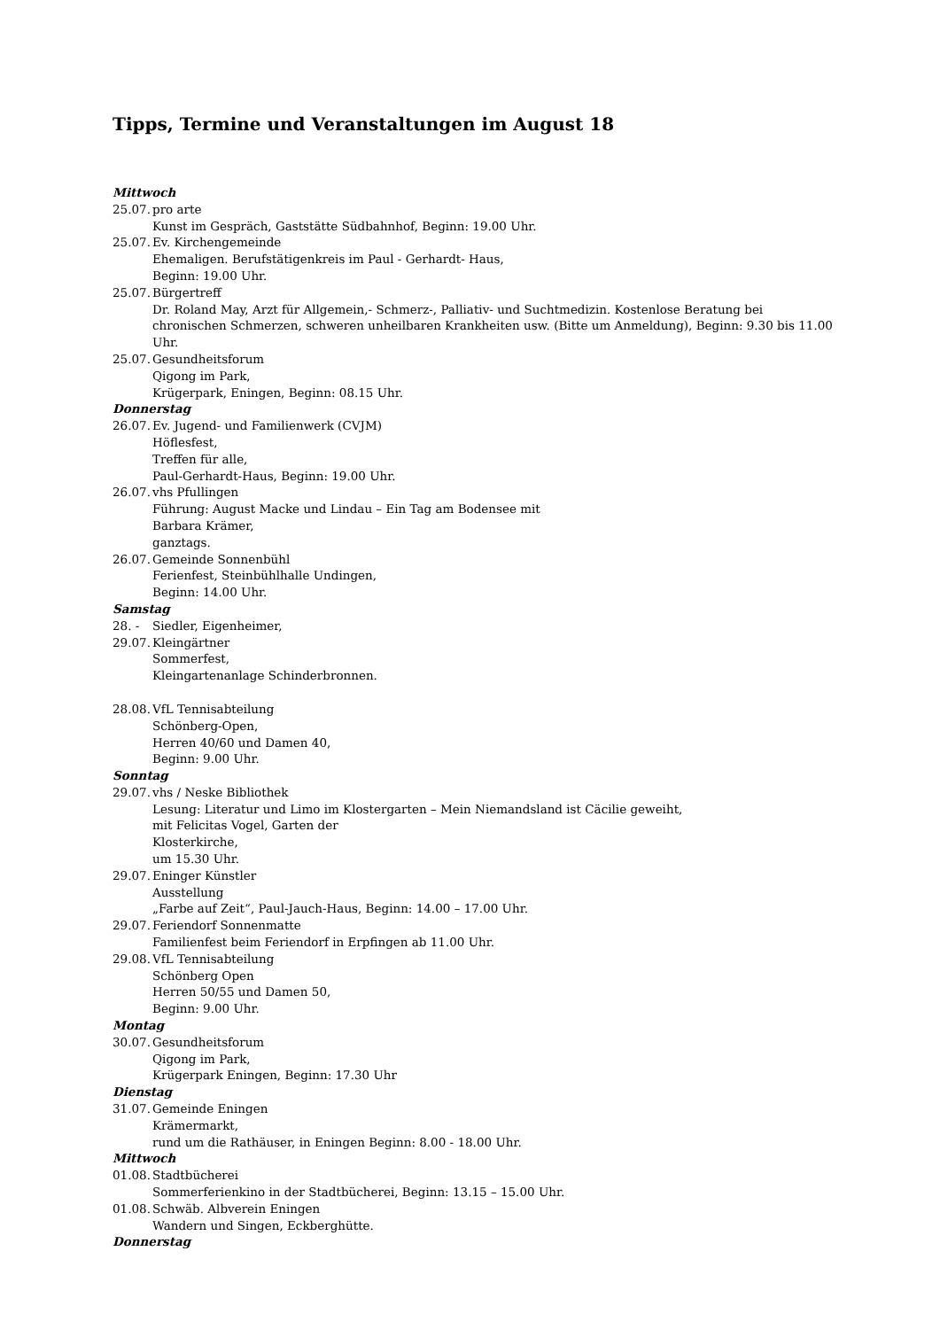Tipps, Termine und Veranstaltungen im August 18
Mittwoch
25.07.
pro arte
Kunst im Gespräch, Gaststätte Südbahnhof, Beginn: 19.00 Uhr.
25.07.
Ev. Kirchengemeinde
Ehemaligen. Berufstätigenkreis im Paul - Gerhardt- Haus,
Beginn: 19.00 Uhr.
25.07.
Bürgertreff
Dr. Roland May, Arzt für Allgemein,- Schmerz-, Palliativ- und Suchtmedizin. Kostenlose Beratung bei chronischen Schmerzen, schweren unheilbaren Krankheiten usw. (Bitte um Anmeldung), Beginn: 9.30 bis 11.00 Uhr.
25.07.
Gesundheitsforum
Qigong im Park,
Krügerpark, Eningen, Beginn: 08.15 Uhr.
Donnerstag
26.07.
Ev. Jugend- und Familienwerk (CVJM)
Höflesfest,
Treffen für alle,
Paul-Gerhardt-Haus, Beginn: 19.00 Uhr.
26.07.
vhs Pfullingen
Führung: August Macke und Lindau – Ein Tag am Bodensee mit
Barbara Krämer,
ganztags.
26.07.
Gemeinde Sonnenbühl
Ferienfest, Steinbühlhalle Undingen,
Beginn: 14.00 Uhr.
Samstag
28. -
29.07.
Siedler, Eigenheimer,
Kleingärtner
Sommerfest,
Kleingartenanlage Schinderbronnen.
28.08.
VfL Tennisabteilung
Schönberg-Open,
Herren 40/60 und Damen 40,
Beginn: 9.00 Uhr.
Sonntag
29.07.
vhs / Neske Bibliothek
Lesung: Literatur und Limo im Klostergarten – Mein Niemandsland ist Cäcilie geweiht,
mit Felicitas Vogel, Garten der
Klosterkirche,
um 15.30 Uhr.
29.07.
Eninger Künstler
Ausstellung
„Farbe auf Zeit“, Paul-Jauch-Haus, Beginn: 14.00 – 17.00 Uhr.
29.07.
Feriendorf Sonnenmatte
Familienfest beim Feriendorf in Erpfingen ab 11.00 Uhr.
29.08.
VfL Tennisabteilung
Schönberg Open
Herren 50/55 und Damen 50,
Beginn: 9.00 Uhr.
Montag
30.07.
Gesundheitsforum
Qigong im Park,
Krügerpark Eningen, Beginn: 17.30 Uhr
Dienstag
31.07.
Gemeinde Eningen
Krämermarkt,
rund um die Rathäuser, in Eningen Beginn: 8.00 - 18.00 Uhr.
Mittwoch
01.08.
Stadtbücherei
Sommerferienkino in der Stadtbücherei, Beginn: 13.15 – 15.00 Uhr.
01.08.
Schwäb. Albverein Eningen
Wandern und Singen, Eckberghütte.
Donnerstag